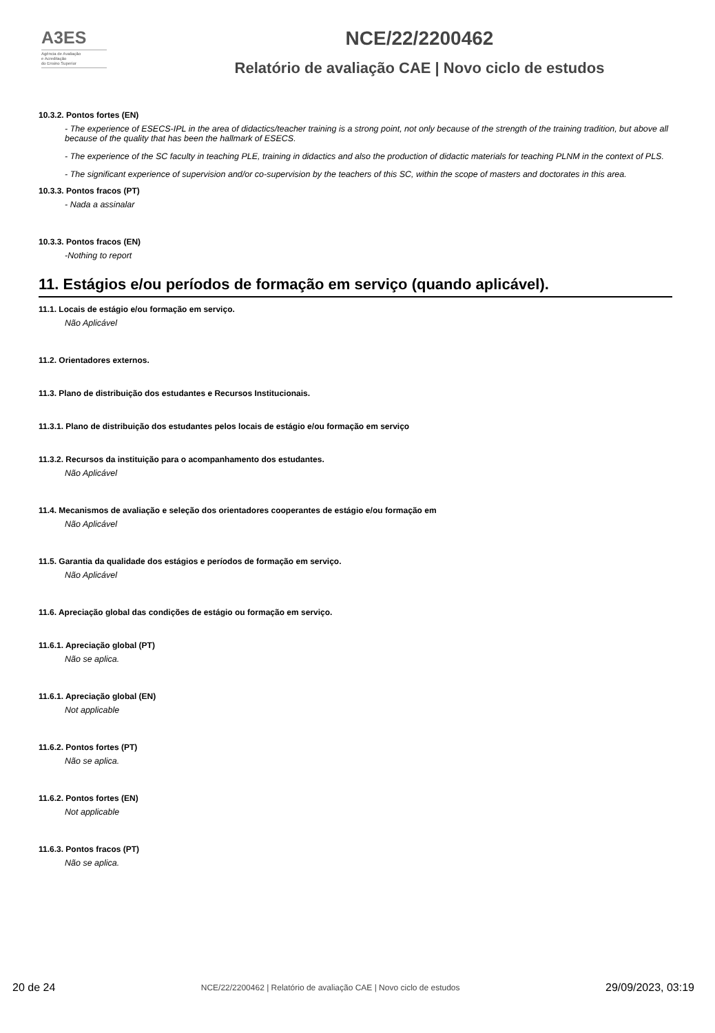A3ES
Agência de Avaliação
e Acreditação
do Ensino Superior
NCE/22/2200462
Relatório de avaliação CAE | Novo ciclo de estudos
10.3.2. Pontos fortes (EN)
- The experience of ESECS-IPL in the area of didactics/teacher training is a strong point, not only because of the strength of the training tradition, but above all because of the quality that has been the hallmark of ESECS.
- The experience of the SC faculty in teaching PLE, training in didactics and also the production of didactic materials for teaching PLNM in the context of PLS.
- The significant experience of supervision and/or co-supervision by the teachers of this SC, within the scope of masters and doctorates in this area.
10.3.3. Pontos fracos (PT)
- Nada a assinalar
10.3.3. Pontos fracos (EN)
-Nothing to report
11. Estágios e/ou períodos de formação em serviço (quando aplicável).
11.1. Locais de estágio e/ou formação em serviço.
Não Aplicável
11.2. Orientadores externos.
11.3. Plano de distribuição dos estudantes e Recursos Institucionais.
11.3.1. Plano de distribuição dos estudantes pelos locais de estágio e/ou formação em serviço
11.3.2. Recursos da instituição para o acompanhamento dos estudantes.
Não Aplicável
11.4. Mecanismos de avaliação e seleção dos orientadores cooperantes de estágio e/ou formação em
Não Aplicável
11.5. Garantia da qualidade dos estágios e períodos de formação em serviço.
Não Aplicável
11.6. Apreciação global das condições de estágio ou formação em serviço.
11.6.1. Apreciação global (PT)
Não se aplica.
11.6.1. Apreciação global (EN)
Not applicable
11.6.2. Pontos fortes (PT)
Não se aplica.
11.6.2. Pontos fortes (EN)
Not applicable
11.6.3. Pontos fracos (PT)
Não se aplica.
20 de 24 NCE/22/2200462 | Relatório de avaliação CAE | Novo ciclo de estudos 29/09/2023, 03:19